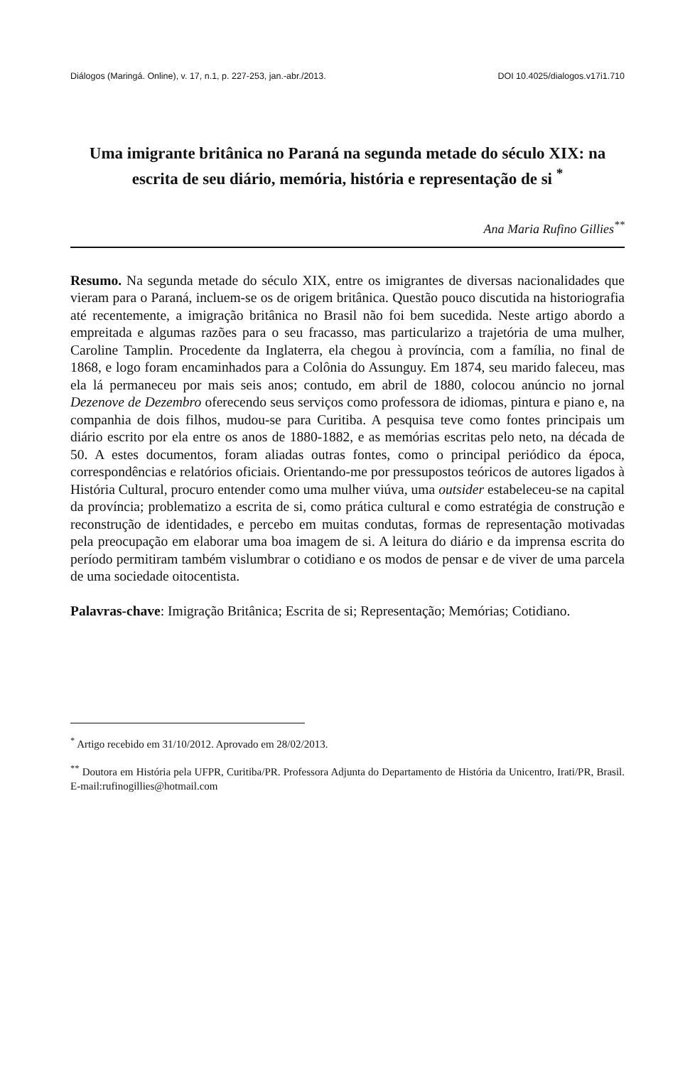Diálogos (Maringá. Online), v. 17, n.1, p. 227-253, jan.-abr./2013. DOI 10.4025/dialogos.v17i1.710
Uma imigrante britânica no Paraná na segunda metade do século XIX: na escrita de seu diário, memória, história e representação de si <sup>*</sup>
Ana Maria Rufino Gillies<sup>**</sup>
Resumo. Na segunda metade do século XIX, entre os imigrantes de diversas nacionalidades que vieram para o Paraná, incluem-se os de origem britânica. Questão pouco discutida na historiografia até recentemente, a imigração britânica no Brasil não foi bem sucedida. Neste artigo abordo a empreitada e algumas razões para o seu fracasso, mas particularizo a trajetória de uma mulher, Caroline Tamplin. Procedente da Inglaterra, ela chegou à província, com a família, no final de 1868, e logo foram encaminhados para a Colônia do Assunguy. Em 1874, seu marido faleceu, mas ela lá permaneceu por mais seis anos; contudo, em abril de 1880, colocou anúncio no jornal Dezenove de Dezembro oferecendo seus serviços como professora de idiomas, pintura e piano e, na companhia de dois filhos, mudou-se para Curitiba. A pesquisa teve como fontes principais um diário escrito por ela entre os anos de 1880-1882, e as memórias escritas pelo neto, na década de 50. A estes documentos, foram aliadas outras fontes, como o principal periódico da época, correspondências e relatórios oficiais. Orientando-me por pressupostos teóricos de autores ligados à História Cultural, procuro entender como uma mulher viúva, uma outsider estabeleceu-se na capital da província; problematizo a escrita de si, como prática cultural e como estratégia de construção e reconstrução de identidades, e percebo em muitas condutas, formas de representação motivadas pela preocupação em elaborar uma boa imagem de si. A leitura do diário e da imprensa escrita do período permitiram também vislumbrar o cotidiano e os modos de pensar e de viver de uma parcela de uma sociedade oitocentista.
Palavras-chave: Imigração Britânica; Escrita de si; Representação; Memórias; Cotidiano.
<sup>*</sup> Artigo recebido em 31/10/2012. Aprovado em 28/02/2013.
<sup>**</sup> Doutora em História pela UFPR, Curitiba/PR. Professora Adjunta do Departamento de História da Unicentro, Irati/PR, Brasil. E-mail:rufinogillies@hotmail.com